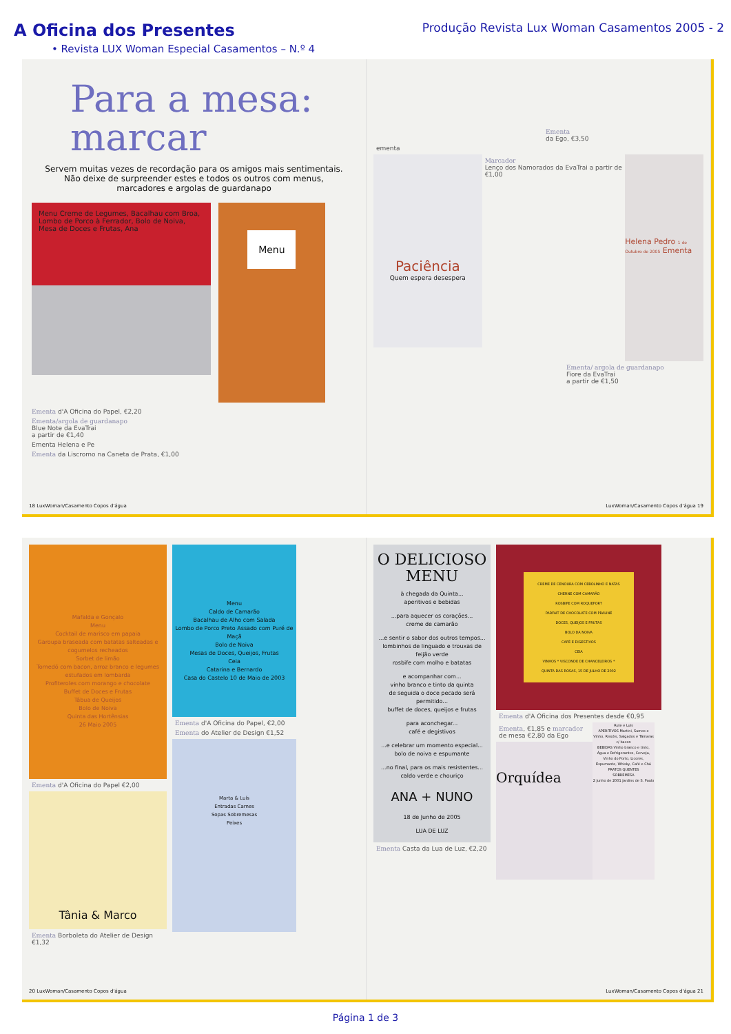A Oficina dos Presentes
Produção Revista Lux Woman Casamentos 2005 - 2
• Revista LUX Woman Especial Casamentos – N.º 4
Para a mesa:
marcar
Servem muitas vezes de recordação para os amigos mais sentimentais.
Não deixe de surpreender estes e todos os outros com menus,
marcadores e argolas de guardanapo
Menu Creme de Legumes, Bacalhau com Broa, Lombo de Porco à Ferrador, Bolo de Noiva, Mesa de Doces e Frutas, Ana
Menu
Ementa d'A Oficina do Papel, €2,20
Ementa/argola de guardanapo
Blue Note da EvaTrai
a partir de €1,40
Ementa Helena e Pe
Ementa da Liscromo na Caneta de Prata, €1,00
18 LuxWoman/Casamento Copos d'água
Ementa
da Ego, €3,50
ementa
Paciência
Quem espera desespera
Marcador
Lenço dos Namorados da EvaTrai a partir de €1,00
Helena Pedro 1 de Outubro de 2005 Ementa
Ementa/ argola de guardanapo
Fiore da EvaTrai
a partir de €1,50
LuxWoman/Casamento Copos d'água 19
Mafalda e Gonçalo
Menu
Cocktail de marisco em papaia
Garoupa braseada com batatas salteadas e cogumelos recheados
Sorbet de limão
Tornedó com bacon, arroz branco e legumes estufados em lombarda
Profiteroles com morango e chocolate
Buffet de Doces e Frutas
Tábua de Queijos
Bolo de Noiva
Quinta das Hortênsias
26 Maio 2005
Ementa d'A Oficina do Papel €2,00
Tânia & Marco
Ementa Borboleta do Atelier de Design €1,32
Menu
Caldo de Camarão
Bacalhau de Alho com Salada
Lombo de Porco Preto Assado com Puré de Maçã
Bolo de Noiva
Mesas de Doces, Queijos, Frutas
Ceia
Catarina e Bernardo
Casa do Castelo 10 de Maio de 2003
Ementa d'A Oficina do Papel, €2,00
Ementa do Atelier de Design €1,52
Marta & Luís
Entradas Carnes
Sopas Sobremesas
Peixes
20 LuxWoman/Casamento Copos d'água
O DELICIOSO MENU
à chegada da Quinta...
aperitivos e bebidas
...para aquecer os corações...
creme de camarão
...e sentir o sabor dos outros tempos...
lombinhos de linguado e trouxas de feijão verde
rosbife com molho e batatas
e acompanhar com...
vinho branco e tinto da quinta
de seguida o doce pecado será permitido...
buffet de doces, queijos e frutas
para aconchegar...
café e degistivos
...e celebrar um momento especial...
bolo de noiva e espumante
...no final, para os mais resistentes...
caldo verde e chouriço
ANA + NUNO
18 de Junho de 2005
LUA DE LUZ
Ementa Casta da Lua de Luz, €2,20
CREME DE CENOURA COM CEBOLINHO E NATAS
CHERNE COM CAMARÃO
ROSBIFE COM ROQUEFORT
PARFAIT DE CHOCOLATE COM PRALINÉ
DOCES, QUEIJOS E FRUTAS
BOLO DA NOIVA
CAFÉ E DIGESTIVOS
CEIA
VINHOS * VISCONDE DE CHANCELEIROS *
QUINTA DAS ROSAS, 15 DE JULHO DE 2002
Ementa d'A Oficina dos Presentes desde €0,95
Ementa, €1,85 e marcador de mesa €2,80 da Ego
Orquídea
Rute e Luís
APERITIVOS Martini, Sumos e Vinho, Rissóis, Salgados e Tâmaras c/ bacon
BEBIDAS Vinho branco e tinto, Água e Refrigerantes, Cerveja, Vinho do Porto, Licores, Espumante, Whisky, Café e Chá
PRATOS QUENTES
SOBREMESA
2 Junho de 2001 Jardins de S. Paulo
LuxWoman/Casamento Copos d'água 21
Página 1 de 3